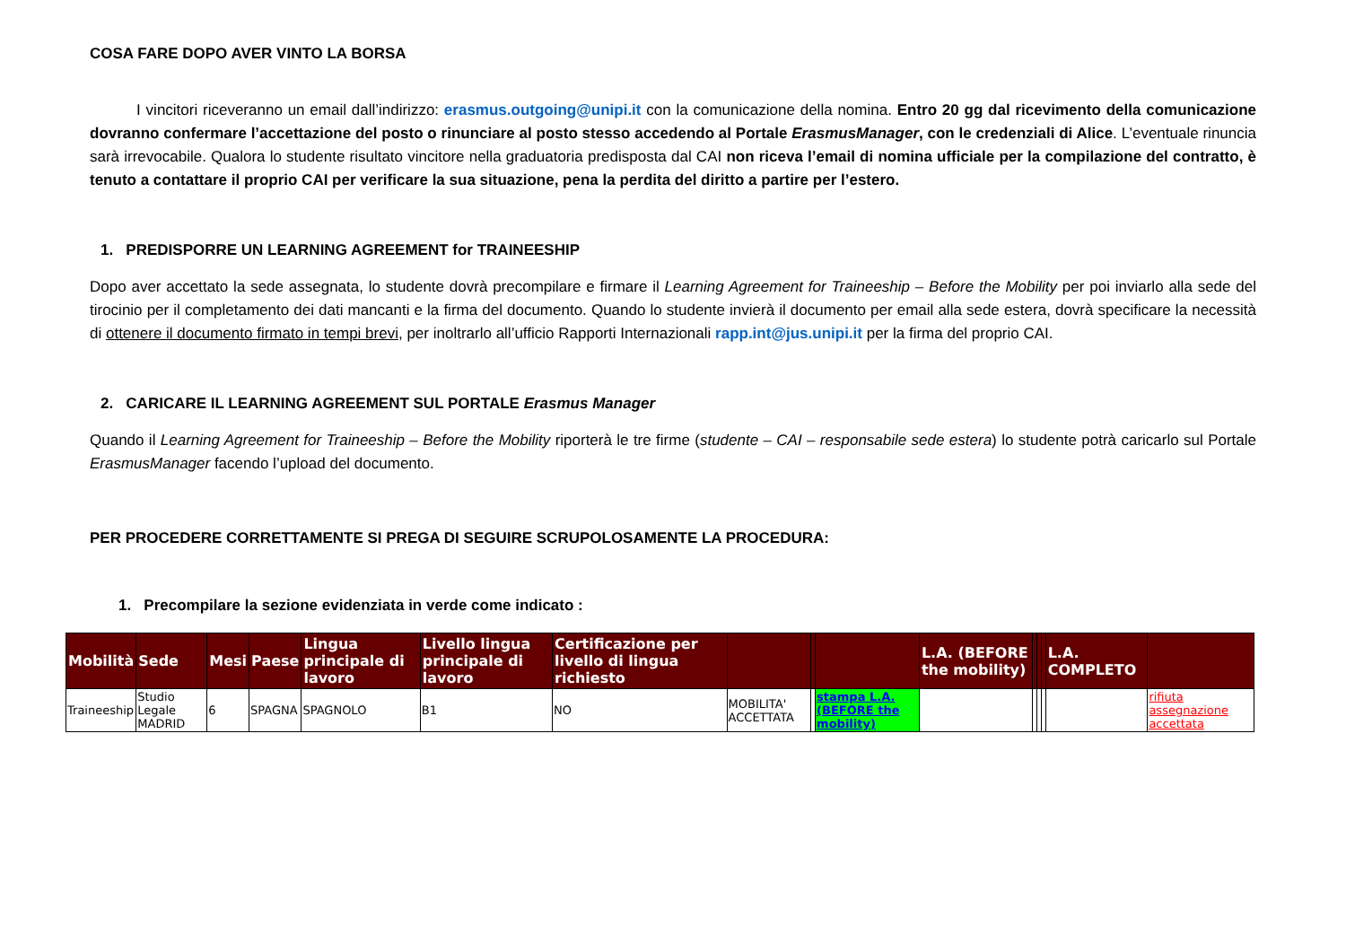COSA FARE DOPO AVER VINTO LA BORSA
I vincitori riceveranno un email dall’indirizzo: erasmus.outgoing@unipi.it con la comunicazione della nomina. Entro 20 gg dal ricevimento della comunicazione dovranno confermare l’accettazione del posto o rinunciare al posto stesso accedendo al Portale ErasmusManager, con le credenziali di Alice. L’eventuale rinuncia sarà irrevocabile. Qualora lo studente risultato vincitore nella graduatoria predisposta dal CAI non riceva l’email di nomina ufficiale per la compilazione del contratto, è tenuto a contattare il proprio CAI per verificare la sua situazione, pena la perdita del diritto a partire per l’estero.
1. PREDISPORRE UN LEARNING AGREEMENT for TRAINEESHIP
Dopo aver accettato la sede assegnata, lo studente dovrà precompilare e firmare il Learning Agreement for Traineeship – Before the Mobility per poi inviarlo alla sede del tirocinio per il completamento dei dati mancanti e la firma del documento. Quando lo studente invierà il documento per email alla sede estera, dovrà specificare la necessità di ottenere il documento firmato in tempi brevi, per inoltrarlo all’ufficio Rapporti Internazionali rapp.int@jus.unipi.it per la firma del proprio CAI.
2. CARICARE IL LEARNING AGREEMENT SUL PORTALE Erasmus Manager
Quando il Learning Agreement for Traineeship – Before the Mobility riporterà le tre firme (studente – CAI – responsabile sede estera) lo studente potrà caricarlo sul Portale ErasmusManager facendo l’upload del documento.
PER PROCEDERE CORRETTAMENTE SI PREGA DI SEGUIRE SCRUPOLOSAMENTE LA PROCEDURA:
1. Precompilare la sezione evidenziata in verde come indicato :
| Mobilità | Sede | Mesi | Paese | Lingua principale di lavoro | Livello lingua principale di lavoro | Certificazione per livello di lingua richiesto | | | | L.A. (BEFORE the mobility) | | | | L.A. COMPLETO | |
| --- | --- | --- | --- | --- | --- | --- | --- | --- | --- | --- | --- | --- | --- | --- | --- |
| Traineeship | Studio Legale MADRID | 6 | SPAGNA | SPAGNOLO | B1 | NO | MOBILITA' ACCETTATA | | stampa L.A. (BEFORE the mobility) | | | | | | rifiuta assegnazione accettata |